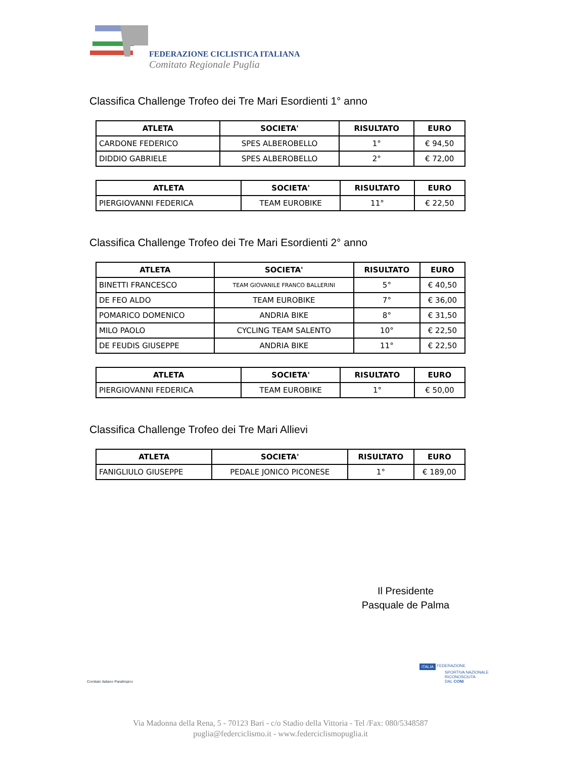FEDERAZIONE CICLISTICA ITALIANA
Comitato Regionale Puglia
Classifica Challenge Trofeo dei Tre Mari Esordienti 1° anno
| ATLETA | SOCIETA' | RISULTATO | EURO |
| --- | --- | --- | --- |
| CARDONE FEDERICO | SPES ALBEROBELLO | 1° | € 94,50 |
| DIDDIO GABRIELE | SPES ALBEROBELLO | 2° | € 72,00 |
| ATLETA | SOCIETA' | RISULTATO | EURO |
| --- | --- | --- | --- |
| PIERGIOVANNI FEDERICA | TEAM EUROBIKE | 11° | € 22,50 |
Classifica Challenge Trofeo dei Tre Mari Esordienti 2° anno
| ATLETA | SOCIETA' | RISULTATO | EURO |
| --- | --- | --- | --- |
| BINETTI FRANCESCO | TEAM GIOVANILE FRANCO BALLERINI | 5° | € 40,50 |
| DE FEO ALDO | TEAM EUROBIKE | 7° | € 36,00 |
| POMARICO DOMENICO | ANDRIA BIKE | 8° | € 31,50 |
| MILO PAOLO | CYCLING TEAM SALENTO | 10° | € 22,50 |
| DE FEUDIS GIUSEPPE | ANDRIA BIKE | 11° | € 22,50 |
| ATLETA | SOCIETA' | RISULTATO | EURO |
| --- | --- | --- | --- |
| PIERGIOVANNI FEDERICA | TEAM EUROBIKE | 1° | € 50,00 |
Classifica Challenge Trofeo dei Tre Mari Allievi
| ATLETA | SOCIETA' | RISULTATO | EURO |
| --- | --- | --- | --- |
| FANIGLIULO GIUSEPPE | PEDALE JONICO PICONESE | 1° | € 189,00 |
Il Presidente
Pasquale de Palma
Comitato Italiano Paralimpico
ITALIA FEDERAZIONE
SPORTIVA NAZIONALE
RICONOSCIUTA
DAL CONI
Via Madonna della Rena, 5 - 70123 Bari - c/o Stadio della Vittoria - Tel /Fax: 080/5348587
puglia@federciclismo.it - www.federciclismopuglia.it